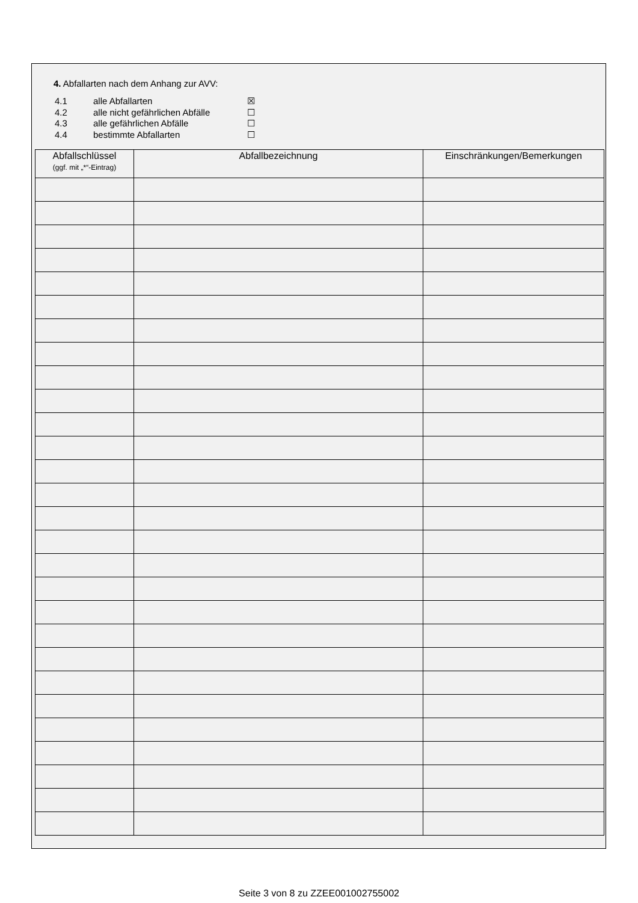4. Abfallarten nach dem Anhang zur AVV:
4.1 alle Abfallarten ☒
4.2 alle nicht gefährlichen Abfälle ☐
4.3 alle gefährlichen Abfälle ☐
4.4 bestimmte Abfallarten ☐
| Abfallschlüssel (ggf. mit „*“-Eintrag) | Abfallbezeichnung | Einschränkungen/Bemerkungen |
| --- | --- | --- |
Seite 3 von 8 zu ZZEE001002755002